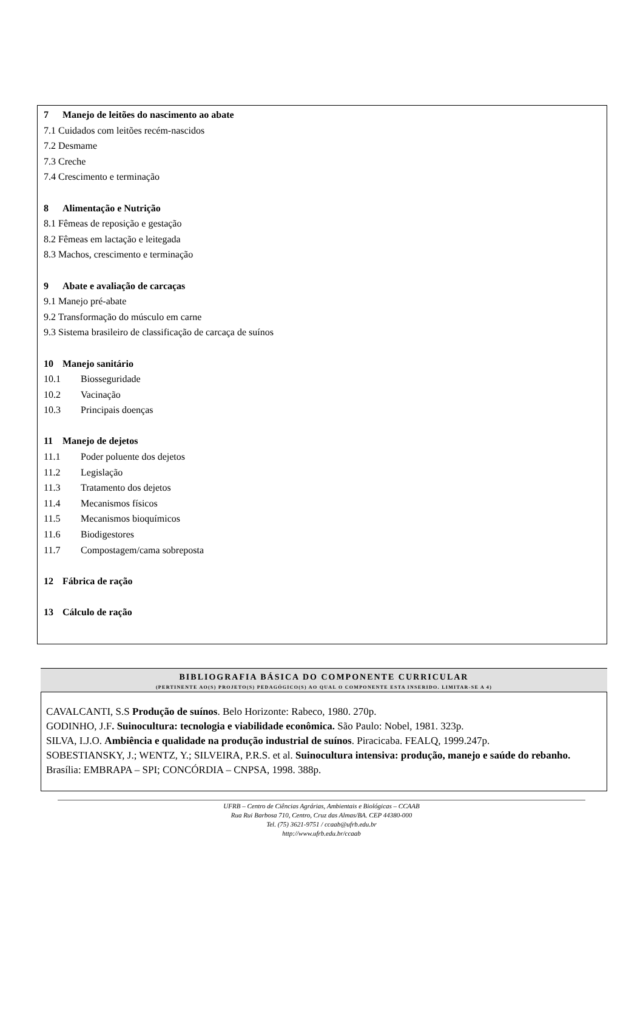7 Manejo de leitões do nascimento ao abate
7.1 Cuidados com leitões recém-nascidos
7.2 Desmame
7.3 Creche
7.4 Crescimento e terminação
8 Alimentação e Nutrição
8.1 Fêmeas de reposição e gestação
8.2 Fêmeas em lactação e leitegada
8.3 Machos, crescimento e terminação
9 Abate e avaliação de carcaças
9.1 Manejo pré-abate
9.2 Transformação do músculo em carne
9.3 Sistema brasileiro de classificação de carcaça de suínos
10 Manejo sanitário
10.1 Biosseguridade
10.2 Vacinação
10.3 Principais doenças
11 Manejo de dejetos
11.1 Poder poluente dos dejetos
11.2 Legislação
11.3 Tratamento dos dejetos
11.4 Mecanismos físicos
11.5 Mecanismos bioquímicos
11.6 Biodigestores
11.7 Compostagem/cama sobreposta
12 Fábrica de ração
13 Cálculo de ração
BIBLIOGRAFIA BÁSICA DO COMPONENTE CURRICULAR
(PERTINENTE AO(S) PROJETO(S) PEDAGÓGICO(S) AO QUAL O COMPONENTE ESTA INSERIDO. LIMITAR-SE A 4)
CAVALCANTI, S.S Produção de suínos. Belo Horizonte: Rabeco, 1980. 270p.
GODINHO, J.F. Suinocultura: tecnologia e viabilidade econômica. São Paulo: Nobel, 1981. 323p.
SILVA, I.J.O. Ambiência e qualidade na produção industrial de suínos. Piracicaba. FEALQ, 1999.247p.
SOBESTIANSKY, J.; WENTZ, Y.; SILVEIRA, P.R.S. et al. Suinocultura intensiva: produção, manejo e saúde do rebanho. Brasília: EMBRAPA – SPI; CONCÓRDIA – CNPSA, 1998. 388p.
UFRB – Centro de Ciências Agrárias, Ambientais e Biológicas – CCAAB
Rua Rui Barbosa 710, Centro, Cruz das Almas/BA. CEP 44380-000
Tel. (75) 3621-9751 / ccaab@ufrb.edu.br
http://www.ufrb.edu.br/ccaab